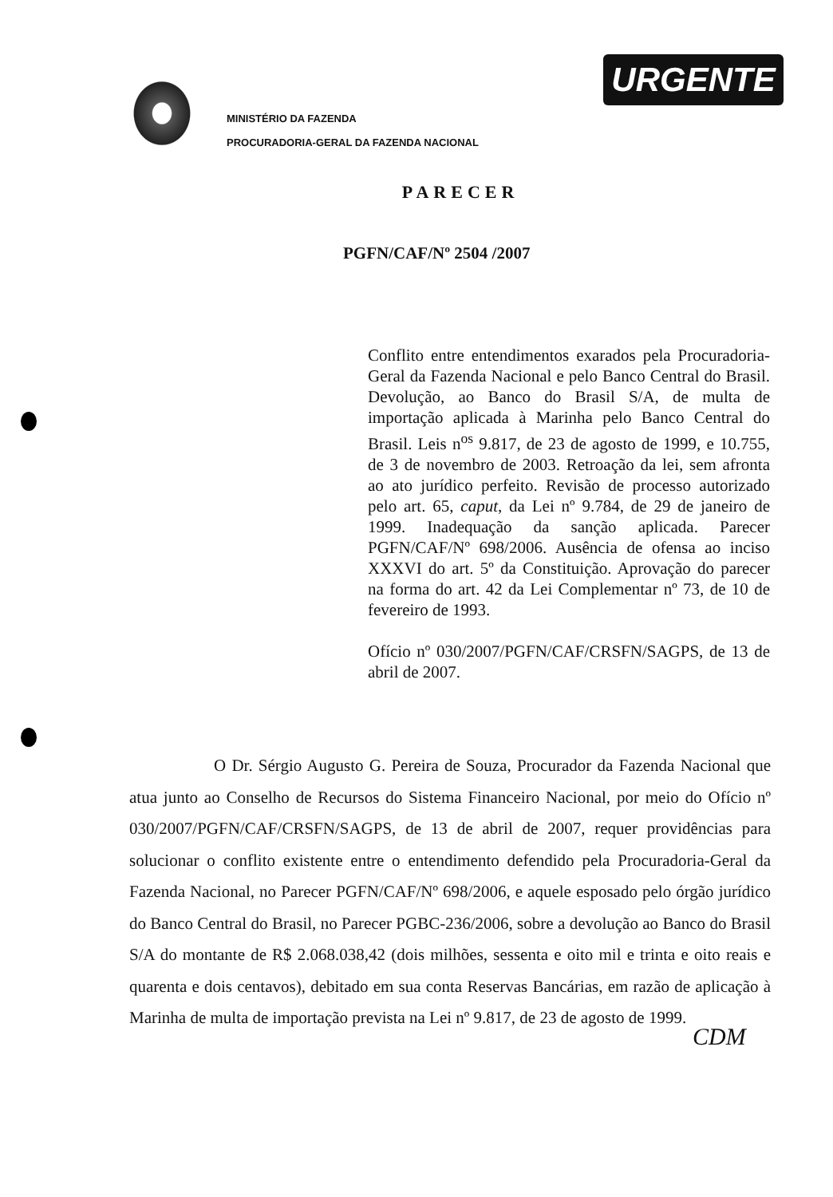URGENTE
MINISTÉRIO DA FAZENDA
PROCURADORIA-GERAL DA FAZENDA NACIONAL
PARECER
PGFN/CAF/Nº 2504 /2007
Conflito entre entendimentos exarados pela Procuradoria-Geral da Fazenda Nacional e pelo Banco Central do Brasil. Devolução, ao Banco do Brasil S/A, de multa de importação aplicada à Marinha pelo Banco Central do Brasil. Leis n<sup>os</sup> 9.817, de 23 de agosto de 1999, e 10.755, de 3 de novembro de 2003. Retroação da lei, sem afronta ao ato jurídico perfeito. Revisão de processo autorizado pelo art. 65, caput, da Lei nº 9.784, de 29 de janeiro de 1999. Inadequação da sanção aplicada. Parecer PGFN/CAF/Nº 698/2006. Ausência de ofensa ao inciso XXXVI do art. 5º da Constituição. Aprovação do parecer na forma do art. 42 da Lei Complementar nº 73, de 10 de fevereiro de 1993.
Ofício nº 030/2007/PGFN/CAF/CRSFN/SAGPS, de 13 de abril de 2007.
O Dr. Sérgio Augusto G. Pereira de Souza, Procurador da Fazenda Nacional que atua junto ao Conselho de Recursos do Sistema Financeiro Nacional, por meio do Ofício nº 030/2007/PGFN/CAF/CRSFN/SAGPS, de 13 de abril de 2007, requer providências para solucionar o conflito existente entre o entendimento defendido pela Procuradoria-Geral da Fazenda Nacional, no Parecer PGFN/CAF/Nº 698/2006, e aquele esposado pelo órgão jurídico do Banco Central do Brasil, no Parecer PGBC-236/2006, sobre a devolução ao Banco do Brasil S/A do montante de R$ 2.068.038,42 (dois milhões, sessenta e oito mil e trinta e oito reais e quarenta e dois centavos), debitado em sua conta Reservas Bancárias, em razão de aplicação à Marinha de multa de importação prevista na Lei nº 9.817, de 23 de agosto de 1999.
CDM